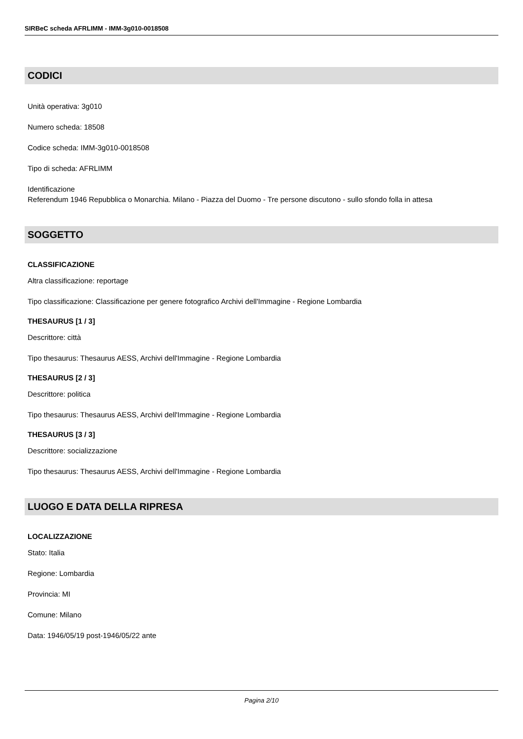SIRBeC scheda AFRLIMM - IMM-3g010-0018508
CODICI
Unità operativa: 3g010
Numero scheda: 18508
Codice scheda: IMM-3g010-0018508
Tipo di scheda: AFRLIMM
Identificazione
Referendum 1946 Repubblica o Monarchia. Milano - Piazza del Duomo - Tre persone discutono - sullo sfondo folla in attesa
SOGGETTO
CLASSIFICAZIONE
Altra classificazione: reportage
Tipo classificazione: Classificazione per genere fotografico Archivi dell'Immagine - Regione Lombardia
THESAURUS [1 / 3]
Descrittore: città
Tipo thesaurus: Thesaurus AESS, Archivi dell'Immagine - Regione Lombardia
THESAURUS [2 / 3]
Descrittore: politica
Tipo thesaurus: Thesaurus AESS, Archivi dell'Immagine - Regione Lombardia
THESAURUS [3 / 3]
Descrittore: socializzazione
Tipo thesaurus: Thesaurus AESS, Archivi dell'Immagine - Regione Lombardia
LUOGO E DATA DELLA RIPRESA
LOCALIZZAZIONE
Stato: Italia
Regione: Lombardia
Provincia: MI
Comune: Milano
Data: 1946/05/19 post-1946/05/22 ante
Pagina 2/10